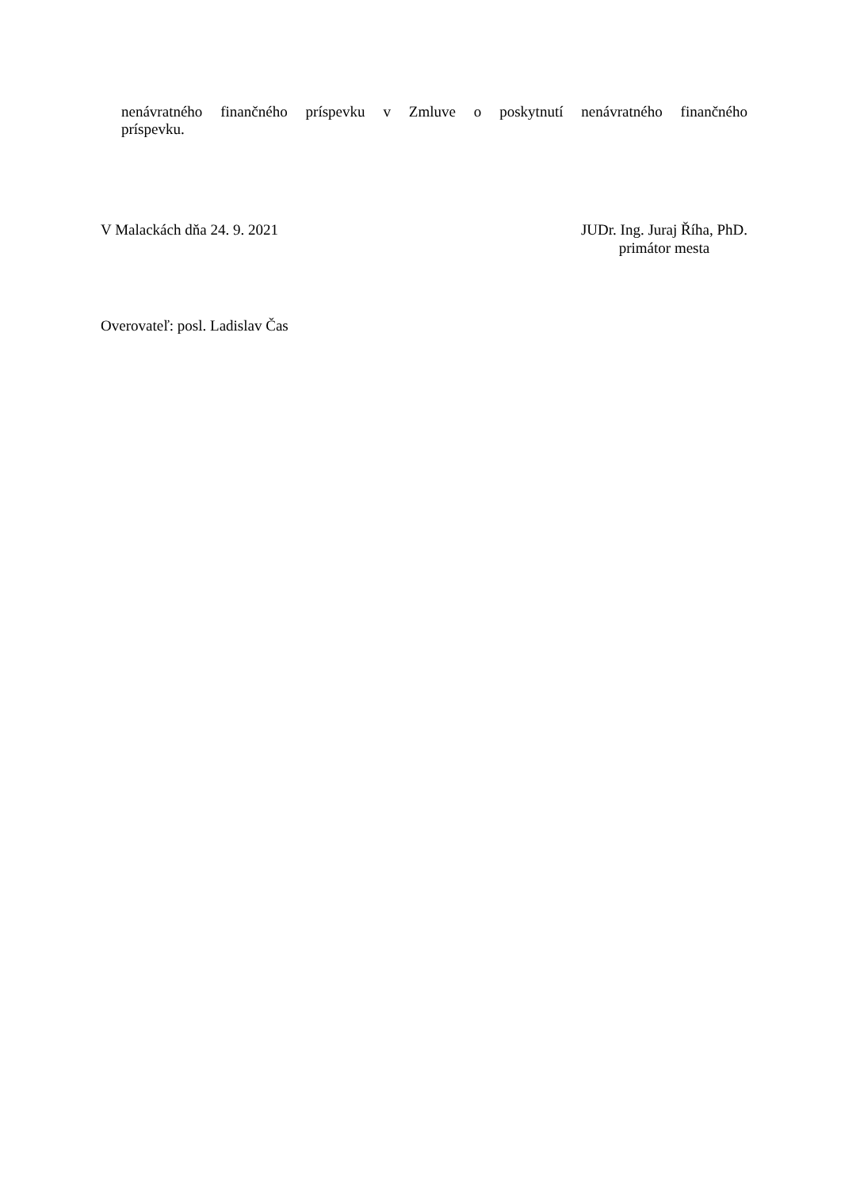nenávratného finančného príspevku v Zmluve o poskytnutí nenávratného finančného
príspevku.
V Malackách dňa 24. 9. 2021 JUDr. Ing. Juraj Říha, PhD.
primátor mesta
Overovateľ: posl. Ladislav Čas